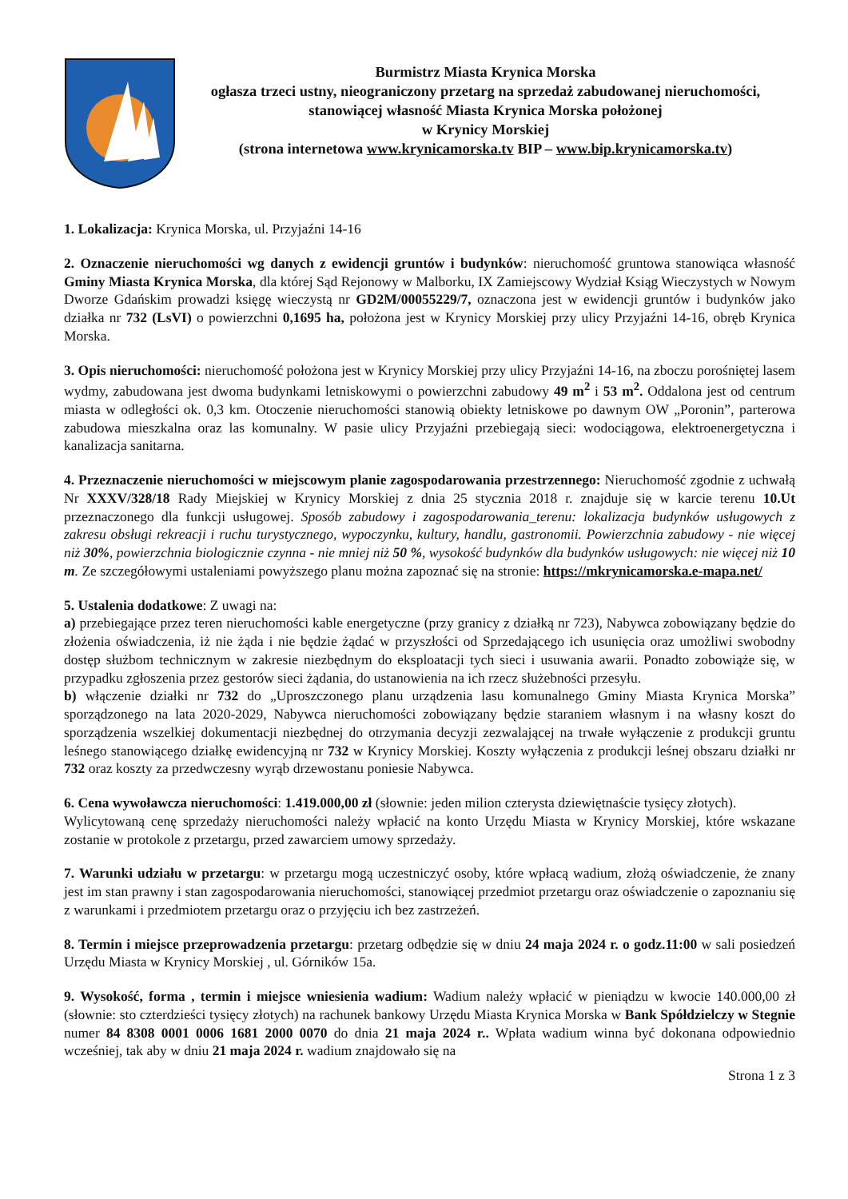Burmistrz Miasta Krynica Morska
ogłasza trzeci ustny, nieograniczony przetarg na sprzedaż zabudowanej nieruchomości, stanowiącej własność Miasta Krynica Morska położonej
w Krynicy Morskiej
(strona internetowa www.krynicamorska.tv BIP – www.bip.krynicamorska.tv)
1. Lokalizacja: Krynica Morska, ul. Przyjaźni 14-16
2. Oznaczenie nieruchomości wg danych z ewidencji gruntów i budynków: nieruchomość gruntowa stanowiąca własność Gminy Miasta Krynica Morska, dla której Sąd Rejonowy w Malborku, IX Zamiejscowy Wydział Ksiąg Wieczystych w Nowym Dworze Gdańskim prowadzi księgę wieczystą nr GD2M/00055229/7, oznaczona jest w ewidencji gruntów i budynków jako działka nr 732 (LsVI) o powierzchni 0,1695 ha, położona jest w Krynicy Morskiej przy ulicy Przyjaźni 14-16, obręb Krynica Morska.
3. Opis nieruchomości: nieruchomość położona jest w Krynicy Morskiej przy ulicy Przyjaźni 14-16, na zboczu porośniętej lasem wydmy, zabudowana jest dwoma budynkami letniskowymi o powierzchni zabudowy 49 m<sup>2</sup> i 53 m<sup>2</sup>. Oddalona jest od centrum miasta w odległości ok. 0,3 km. Otoczenie nieruchomości stanowią obiekty letniskowe po dawnym OW „Poronin”, parterowa zabudowa mieszkalna oraz las komunalny. W pasie ulicy Przyjaźni przebiegają sieci: wodociągowa, elektroenergetyczna i kanalizacja sanitarna.
4. Przeznaczenie nieruchomości w miejscowym planie zagospodarowania przestrzennego: Nieruchomość zgodnie z uchwałą Nr XXXV/328/18 Rady Miejskiej w Krynicy Morskiej z dnia 25 stycznia 2018 r. znajduje się w karcie terenu 10.Ut przeznaczonego dla funkcji usługowej. Sposób zabudowy i zagospodarowania_terenu: lokalizacja budynków usługowych z zakresu obsługi rekreacji i ruchu turystycznego, wypoczynku, kultury, handlu, gastronomii. Powierzchnia zabudowy - nie więcej niż 30%, powierzchnia biologicznie czynna - nie mniej niż 50 %, wysokość budynków dla budynków usługowych: nie więcej niż 10 m. Ze szczegółowymi ustaleniami powyższego planu można zapoznać się na stronie: https://mkrynicamorska.e-mapa.net/
5. Ustalenia dodatkowe: Z uwagi na:
a) przebiegające przez teren nieruchomości kable energetyczne (przy granicy z działką nr 723), Nabywca zobowiązany będzie do złożenia oświadczenia, iż nie żąda i nie będzie żądać w przyszłości od Sprzedającego ich usunięcia oraz umożliwi swobodny dostęp służbom technicznym w zakresie niezbędnym do eksploatacji tych sieci i usuwania awarii. Ponadto zobowiąże się, w przypadku zgłoszenia przez gestorów sieci żądania, do ustanowienia na ich rzecz służebności przesyłu.
b) włączenie działki nr 732 do „Uproszczonego planu urządzenia lasu komunalnego Gminy Miasta Krynica Morska” sporządzonego na lata 2020-2029, Nabywca nieruchomości zobowiązany będzie staraniem własnym i na własny koszt do sporządzenia wszelkiej dokumentacji niezbędnej do otrzymania decyzji zezwalającej na trwałe wyłączenie z produkcji gruntu leśnego stanowiącego działkę ewidencyjną nr 732 w Krynicy Morskiej. Koszty wyłączenia z produkcji leśnej obszaru działki nr 732 oraz koszty za przedwczesny wyrąb drzewostanu poniesie Nabywca.
6. Cena wywoławcza nieruchomości: 1.419.000,00 zł (słownie: jeden milion czterysta dziewiętnaście tysięcy złotych).
Wylicytowaną cenę sprzedaży nieruchomości należy wpłacić na konto Urzędu Miasta w Krynicy Morskiej, które wskazane zostanie w protokole z przetargu, przed zawarciem umowy sprzedaży.
7. Warunki udziału w przetargu: w przetargu mogą uczestniczyć osoby, które wpłacą wadium, złożą oświadczenie, że znany jest im stan prawny i stan zagospodarowania nieruchomości, stanowiącej przedmiot przetargu oraz oświadczenie o zapoznaniu się z warunkami i przedmiotem przetargu oraz o przyjęciu ich bez zastrzeżeń.
8. Termin i miejsce przeprowadzenia przetargu: przetarg odbędzie się w dniu 24 maja 2024 r. o godz.11:00 w sali posiedzeń Urzędu Miasta w Krynicy Morskiej , ul. Górników 15a.
9. Wysokość, forma , termin i miejsce wniesienia wadium: Wadium należy wpłacić w pieniądzu w kwocie 140.000,00 zł (słownie: sto czterdzieści tysięcy złotych) na rachunek bankowy Urzędu Miasta Krynica Morska w Bank Spółdzielczy w Stegnie numer 84 8308 0001 0006 1681 2000 0070 do dnia 21 maja 2024 r.. Wpłata wadium winna być dokonana odpowiednio wcześniej, tak aby w dniu 21 maja 2024 r. wadium znajdowało się na
Strona 1 z 3